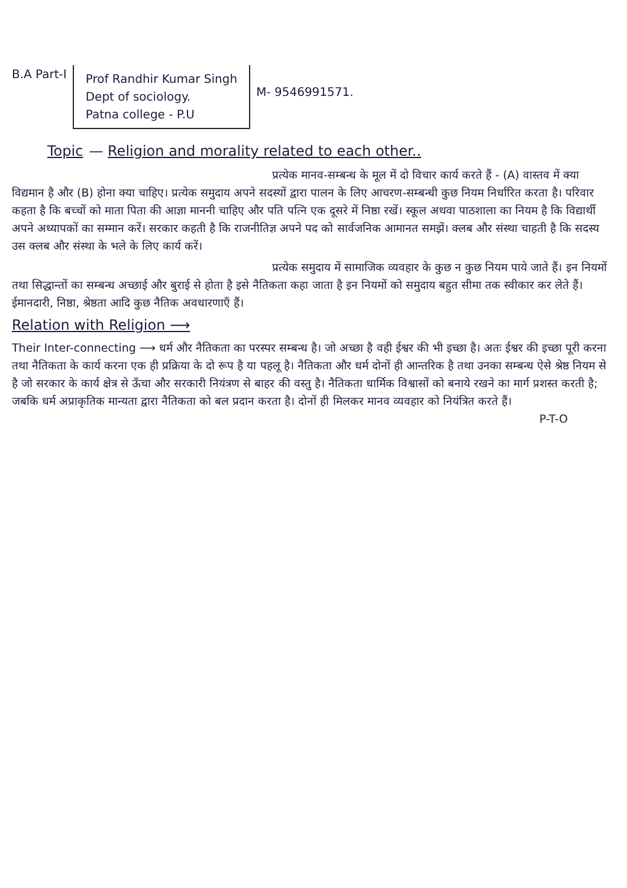B.A Part-I
Prof Randhir Kumar Singh
Dept of sociology.
Patna college - P.U
M- 9546991571.
Topic — Religion and morality related to each other..
प्रत्येक मानव-सम्बन्ध के मूल में दो विचार कार्य करते हैं - (A) वास्तव में क्या विद्यमान है और (B) होना क्या चाहिए। प्रत्येक समुदाय अपने सदस्यों द्वारा पालन के लिए आचरण-सम्बन्धी कुछ नियम निर्धारित करता है। परिवार कहता है कि बच्चों को माता पिता की आज्ञा माननी चाहिए और पति पत्नि एक दूसरे में निष्ठा रखें। स्कूल अथवा पाठशाला का नियम है कि विद्यार्थी अपने अध्यापकों का सम्मान करें। सरकार कहती है कि राजनीतिज्ञ अपने पद को सार्वजनिक आमानत समझें। क्लब और संस्था चाहती है कि सदस्य उस क्लब और संस्था के भले के लिए कार्य करें।
प्रत्येक समुदाय में सामाजिक व्यवहार के कुछ न कुछ नियम पाये जाते हैं। इन नियमों तथा सिद्धान्तों का सम्बन्ध अच्छाई और बुराई से होता है इसे नैतिकता कहा जाता है इन नियमों को समुदाय बहुत सीमा तक स्वीकार कर लेते हैं। ईमानदारी, निष्ठा, श्रेष्ठता आदि कुछ नैतिक अवधारणाएँ हैं।
Relation with Religion ⟶
Their Inter-connecting ⟶ धर्म और नैतिकता का परस्पर सम्बन्ध है। जो अच्छा है वही ईश्वर की भी इच्छा है। अतः ईश्वर की इच्छा पूरी करना तथा नैतिकता के कार्य करना एक ही प्रक्रिया के दो रूप है या पहलू है। नैतिकता और धर्म दोनों ही आन्तरिक है तथा उनका सम्बन्ध ऐसे श्रेष्ठ नियम से है जो सरकार के कार्य क्षेत्र से ऊँचा और सरकारी नियंत्रण से बाहर की वस्तु है। नैतिकता धार्मिक विश्वासों को बनाये रखने का मार्ग प्रशस्त करती है; जबकि धर्म अप्राकृतिक मान्यता द्वारा नैतिकता को बल प्रदान करता है। दोनों ही मिलकर मानव व्यवहार को नियंत्रित करते हैं।
P-T-O